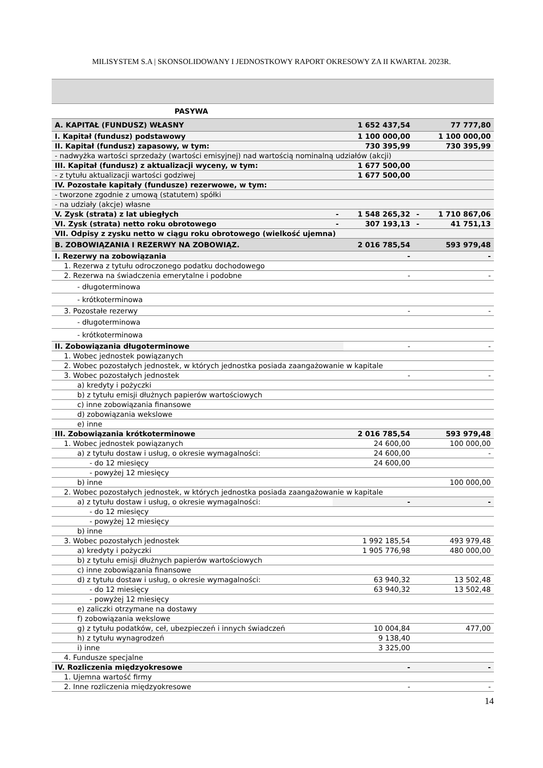MILISYSTEM S.A | SKONSOLIDOWANY I JEDNOSTKOWY RAPORT OKRESOWY ZA II KWARTAŁ 2023R.
| PASYWA | | | | |
| A. KAPITAŁ (FUNDUSZ) WŁASNY | | 1 652 437,54 | | 77 777,80 |
| I. Kapitał (fundusz) podstawowy | | 1 100 000,00 | | 1 100 000,00 |
| II. Kapitał (fundusz) zapasowy, w tym: | | 730 395,99 | | 730 395,99 |
| - nadwyżka wartości sprzedaży (wartości emisyjnej) nad wartością nominalną udziałów (akcji) | | | | |
| III. Kapitał (fundusz) z aktualizacji wyceny, w tym: | | 1 677 500,00 | | |
| - z tytułu aktualizacji wartości godziwej | | 1 677 500,00 | | |
| IV. Pozostałe kapitały (fundusze) rezerwowe, w tym: | | | | |
| - tworzone zgodnie z umową (statutem) spółki | | | | |
| - na udziały (akcje) własne | | | | |
| V. Zysk (strata) z lat ubiegłych | - | 1 548 265,32 | - | 1 710 867,06 |
| VI. Zysk (strata) netto roku obrotowego | - | 307 193,13 | - | 41 751,13 |
| VII. Odpisy z zysku netto w ciągu roku obrotowego (wielkość ujemna) | | | | |
| B. ZOBOWIĄZANIA I REZERWY NA ZOBOWIĄZ. | | 2 016 785,54 | | 593 979,48 |
| I. Rezerwy na zobowiązania | | - | | - |
| 1. Rezerwa z tytułu odroczonego podatku dochodowego | | | | |
| 2. Rezerwa na świadczenia emerytalne i podobne | | - | | - |
| - długoterminowa | | | | |
| - krótkoterminowa | | | | |
| 3. Pozostałe rezerwy | | - | | - |
| - długoterminowa | | | | |
| - krótkoterminowa | | | | |
| II. Zobowiązania długoterminowe | | - | | - |
| 1. Wobec jednostek powiązanych | | | | |
| 2. Wobec pozostałych jednostek, w których jednostka posiada zaangażowanie w kapitale | | | | |
| 3. Wobec pozostałych jednostek | | - | | - |
| a) kredyty i pożyczki | | | | |
| b) z tytułu emisji dłużnych papierów wartościowych | | | | |
| c) inne zobowiązania finansowe | | | | |
| d) zobowiązania wekslowe | | | | |
| e) inne | | | | |
| III. Zobowiązania krótkoterminowe | | 2 016 785,54 | | 593 979,48 |
| 1. Wobec jednostek powiązanych | | 24 600,00 | | 100 000,00 |
| a) z tytułu dostaw i usług, o okresie wymagalności: | | 24 600,00 | | - |
| - do 12 miesięcy | | 24 600,00 | | |
| - powyżej 12 miesięcy | | | | |
| b) inne | | | | 100 000,00 |
| 2. Wobec pozostałych jednostek, w których jednostka posiada zaangażowanie w kapitale | | | | |
| a) z tytułu dostaw i usług, o okresie wymagalności: | | - | | - |
| - do 12 miesięcy | | | | |
| - powyżej 12 miesięcy | | | | |
| b) inne | | | | |
| 3. Wobec pozostałych jednostek | | 1 992 185,54 | | 493 979,48 |
| a) kredyty i pożyczki | | 1 905 776,98 | | 480 000,00 |
| b) z tytułu emisji dłużnych papierów wartościowych | | | | |
| c) inne zobowiązania finansowe | | | | |
| d) z tytułu dostaw i usług, o okresie wymagalności: | | 63 940,32 | | 13 502,48 |
| - do 12 miesięcy | | 63 940,32 | | 13 502,48 |
| - powyżej 12 miesięcy | | | | |
| e) zaliczki otrzymane na dostawy | | | | |
| f) zobowiązania wekslowe | | | | |
| g) z tytułu podatków, ceł, ubezpieczeń i innych świadczeń | | 10 004,84 | | 477,00 |
| h) z tytułu wynagrodzeń | | 9 138,40 | | |
| i) inne | | 3 325,00 | | |
| 4. Fundusze specjalne | | | | |
| IV. Rozliczenia międzyokresowe | | - | | - |
| 1. Ujemna wartość firmy | | | | |
| 2. Inne rozliczenia międzyokresowe | | - | | - |
14